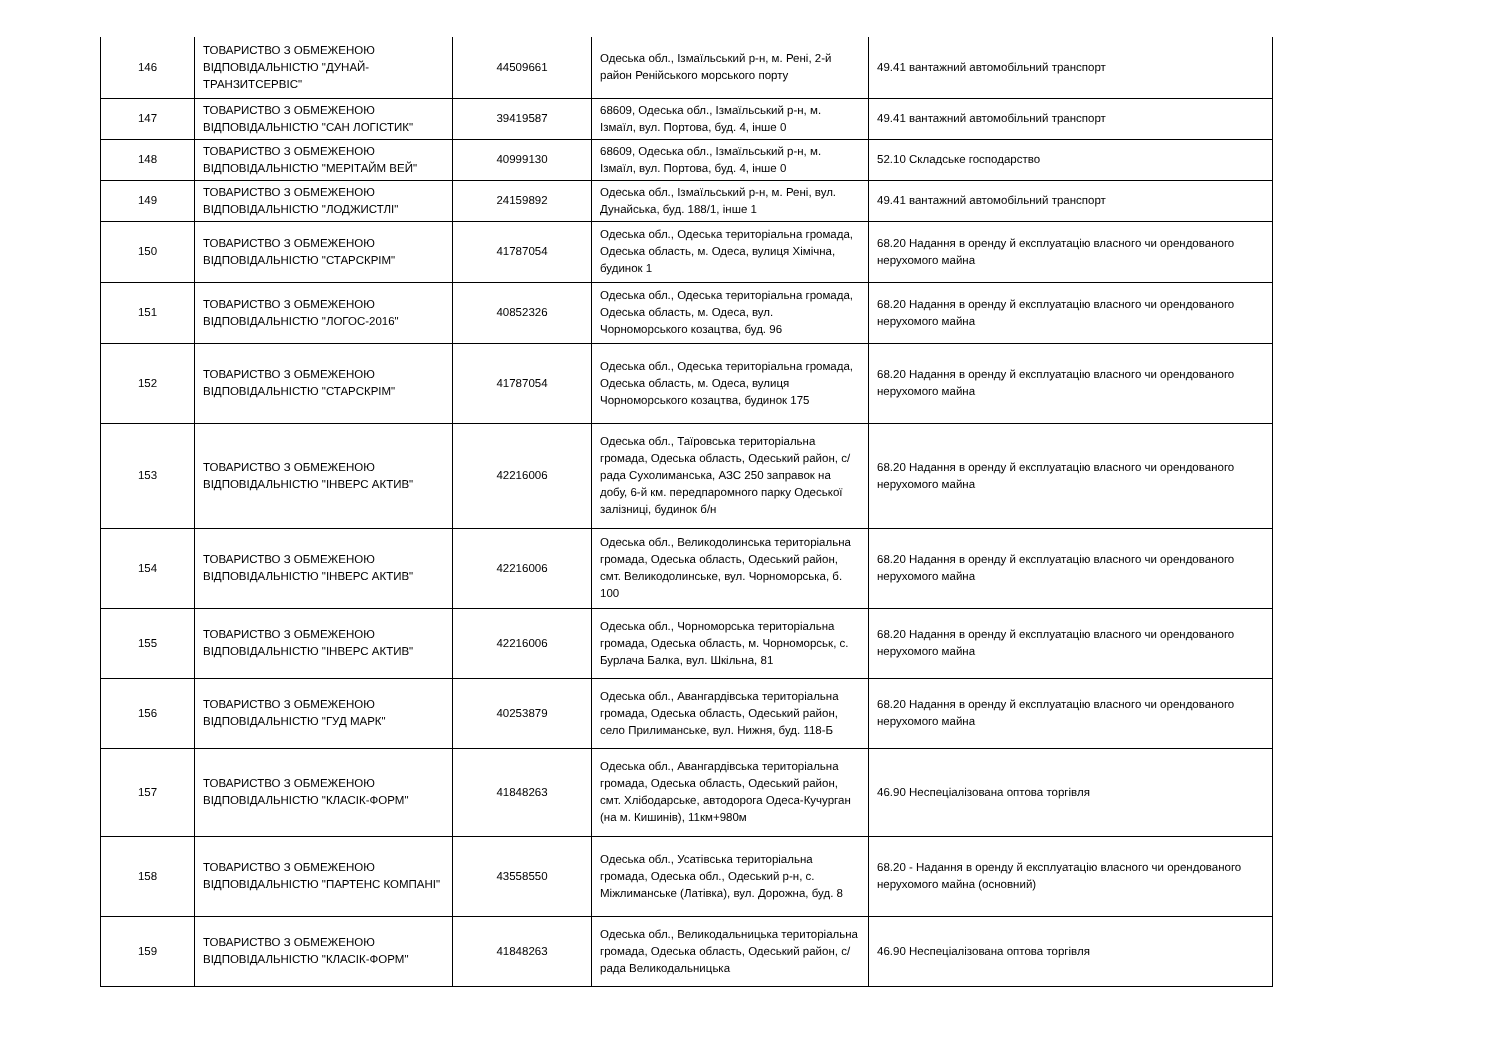| 146 | ТОВАРИСТВО З ОБМЕЖЕНОЮ ВІДПОВІДАЛЬНІСТЮ "ДУНАЙ-ТРАНЗИТСЕРВІС" | 44509661 | Одеська обл., Ізмаїльський р-н, м. Рені, 2-й район Ренійського морського порту | 49.41 вантажний автомобільний транспорт |
| 147 | ТОВАРИСТВО З ОБМЕЖЕНОЮ ВІДПОВІДАЛЬНІСТЮ "САН ЛОГІСТИК" | 39419587 | 68609, Одеська обл., Ізмаїльський р-н, м. Ізмаїл, вул. Портова, буд. 4, інше 0 | 49.41 вантажний автомобільний транспорт |
| 148 | ТОВАРИСТВО З ОБМЕЖЕНОЮ ВІДПОВІДАЛЬНІСТЮ "МЕРІТАЙМ ВЕЙ" | 40999130 | 68609, Одеська обл., Ізмаїльський р-н, м. Ізмаїл, вул. Портова, буд. 4, інше 0 | 52.10 Складське господарство |
| 149 | ТОВАРИСТВО З ОБМЕЖЕНОЮ ВІДПОВІДАЛЬНІСТЮ "ЛОДЖИСТЛІ" | 24159892 | Одеська обл., Ізмаїльський р-н, м. Рені, вул. Дунайська, буд. 188/1, інше 1 | 49.41 вантажний автомобільний транспорт |
| 150 | ТОВАРИСТВО З ОБМЕЖЕНОЮ ВІДПОВІДАЛЬНІСТЮ "СТАРСКРІМ" | 41787054 | Одеська обл., Одеська територіальна громада, Одеська область, м. Одеса, вулиця Хімічна, будинок 1 | 68.20 Надання в оренду й експлуатацію власного чи орендованого нерухомого майна |
| 151 | ТОВАРИСТВО З ОБМЕЖЕНОЮ ВІДПОВІДАЛЬНІСТЮ "ЛОГОС-2016" | 40852326 | Одеська обл., Одеська територіальна громада, Одеська область, м. Одеса, вул. Чорноморського козацтва, буд. 96 | 68.20 Надання в оренду й експлуатацію власного чи орендованого нерухомого майна |
| 152 | ТОВАРИСТВО З ОБМЕЖЕНОЮ ВІДПОВІДАЛЬНІСТЮ "СТАРСКРІМ" | 41787054 | Одеська обл., Одеська територіальна громада, Одеська область, м. Одеса, вулиця Чорноморського козацтва, будинок 175 | 68.20 Надання в оренду й експлуатацію власного чи орендованого нерухомого майна |
| 153 | ТОВАРИСТВО З ОБМЕЖЕНОЮ ВІДПОВІДАЛЬНІСТЮ "ІНВЕРС АКТИВ" | 42216006 | Одеська обл., Таїровська територіальна громада, Одеська область, Одеський район, с/рада Сухолиманська, АЗС 250 заправок на добу, 6-й км. передпаромного парку Одеської залізниці, будинок б/н | 68.20 Надання в оренду й експлуатацію власного чи орендованого нерухомого майна |
| 154 | ТОВАРИСТВО З ОБМЕЖЕНОЮ ВІДПОВІДАЛЬНІСТЮ "ІНВЕРС АКТИВ" | 42216006 | Одеська обл., Великодолинська територіальна громада, Одеська область, Одеський район, смт. Великодолинське, вул. Чорноморська, б. 100 | 68.20 Надання в оренду й експлуатацію власного чи орендованого нерухомого майна |
| 155 | ТОВАРИСТВО З ОБМЕЖЕНОЮ ВІДПОВІДАЛЬНІСТЮ "ІНВЕРС АКТИВ" | 42216006 | Одеська обл., Чорноморська територіальна громада, Одеська область, м. Чорноморськ, с. Бурлача Балка, вул. Шкільна, 81 | 68.20 Надання в оренду й експлуатацію власного чи орендованого нерухомого майна |
| 156 | ТОВАРИСТВО З ОБМЕЖЕНОЮ ВІДПОВІДАЛЬНІСТЮ "ГУД МАРК" | 40253879 | Одеська обл., Авангардівська територіальна громада, Одеська область, Одеський район, село Прилиманське, вул. Нижня, буд. 118-Б | 68.20 Надання в оренду й експлуатацію власного чи орендованого нерухомого майна |
| 157 | ТОВАРИСТВО З ОБМЕЖЕНОЮ ВІДПОВІДАЛЬНІСТЮ "КЛАСІК-ФОРМ" | 41848263 | Одеська обл., Авангардівська територіальна громада, Одеська область, Одеський район, смт. Хлібодарське, автодорога Одеса-Кучурган (на м. Кишинів), 11км+980м | 46.90 Неспеціалізована оптова торгівля |
| 158 | ТОВАРИСТВО З ОБМЕЖЕНОЮ ВІДПОВІДАЛЬНІСТЮ "ПАРТЕНС КОМПАНІ" | 43558550 | Одеська обл., Усатівська територіальна громада, Одеська обл., Одеський р-н, с. Міжлиманське (Латівка), вул. Дорожна, буд. 8 | 68.20 - Надання в оренду й експлуатацію власного чи орендованого нерухомого майна (основний) |
| 159 | ТОВАРИСТВО З ОБМЕЖЕНОЮ ВІДПОВІДАЛЬНІСТЮ "КЛАСІК-ФОРМ" | 41848263 | Одеська обл., Великодальницька територіальна громада, Одеська область, Одеський район, с/рада Великодальницька | 46.90 Неспеціалізована оптова торгівля |